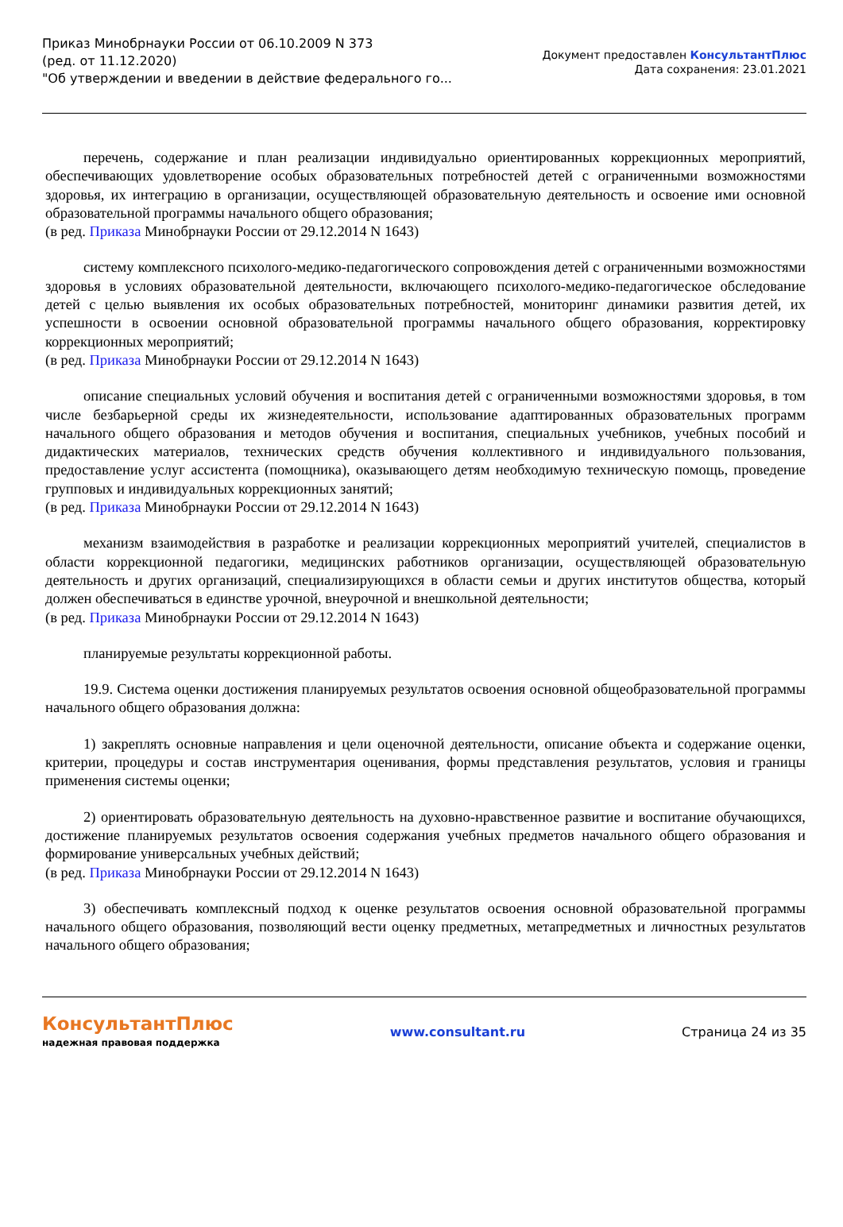Приказ Минобрнауки России от 06.10.2009 N 373
(ред. от 11.12.2020)
"Об утверждении и введении в действие федерального го...
Документ предоставлен КонсультантПлюс
Дата сохранения: 23.01.2021
перечень, содержание и план реализации индивидуально ориентированных коррекционных мероприятий, обеспечивающих удовлетворение особых образовательных потребностей детей с ограниченными возможностями здоровья, их интеграцию в организации, осуществляющей образовательную деятельность и освоение ими основной образовательной программы начального общего образования;
(в ред. Приказа Минобрнауки России от 29.12.2014 N 1643)
систему комплексного психолого-медико-педагогического сопровождения детей с ограниченными возможностями здоровья в условиях образовательной деятельности, включающего психолого-медико-педагогическое обследование детей с целью выявления их особых образовательных потребностей, мониторинг динамики развития детей, их успешности в освоении основной образовательной программы начального общего образования, корректировку коррекционных мероприятий;
(в ред. Приказа Минобрнауки России от 29.12.2014 N 1643)
описание специальных условий обучения и воспитания детей с ограниченными возможностями здоровья, в том числе безбарьерной среды их жизнедеятельности, использование адаптированных образовательных программ начального общего образования и методов обучения и воспитания, специальных учебников, учебных пособий и дидактических материалов, технических средств обучения коллективного и индивидуального пользования, предоставление услуг ассистента (помощника), оказывающего детям необходимую техническую помощь, проведение групповых и индивидуальных коррекционных занятий;
(в ред. Приказа Минобрнауки России от 29.12.2014 N 1643)
механизм взаимодействия в разработке и реализации коррекционных мероприятий учителей, специалистов в области коррекционной педагогики, медицинских работников организации, осуществляющей образовательную деятельность и других организаций, специализирующихся в области семьи и других институтов общества, который должен обеспечиваться в единстве урочной, внеурочной и внешкольной деятельности;
(в ред. Приказа Минобрнауки России от 29.12.2014 N 1643)
планируемые результаты коррекционной работы.
19.9. Система оценки достижения планируемых результатов освоения основной общеобразовательной программы начального общего образования должна:
1) закреплять основные направления и цели оценочной деятельности, описание объекта и содержание оценки, критерии, процедуры и состав инструментария оценивания, формы представления результатов, условия и границы применения системы оценки;
2) ориентировать образовательную деятельность на духовно-нравственное развитие и воспитание обучающихся, достижение планируемых результатов освоения содержания учебных предметов начального общего образования и формирование универсальных учебных действий;
(в ред. Приказа Минобрнауки России от 29.12.2014 N 1643)
3) обеспечивать комплексный подход к оценке результатов освоения основной образовательной программы начального общего образования, позволяющий вести оценку предметных, метапредметных и личностных результатов начального общего образования;
КонсультантПлюс
надежная правовая поддержка
www.consultant.ru Страница 24 из 35